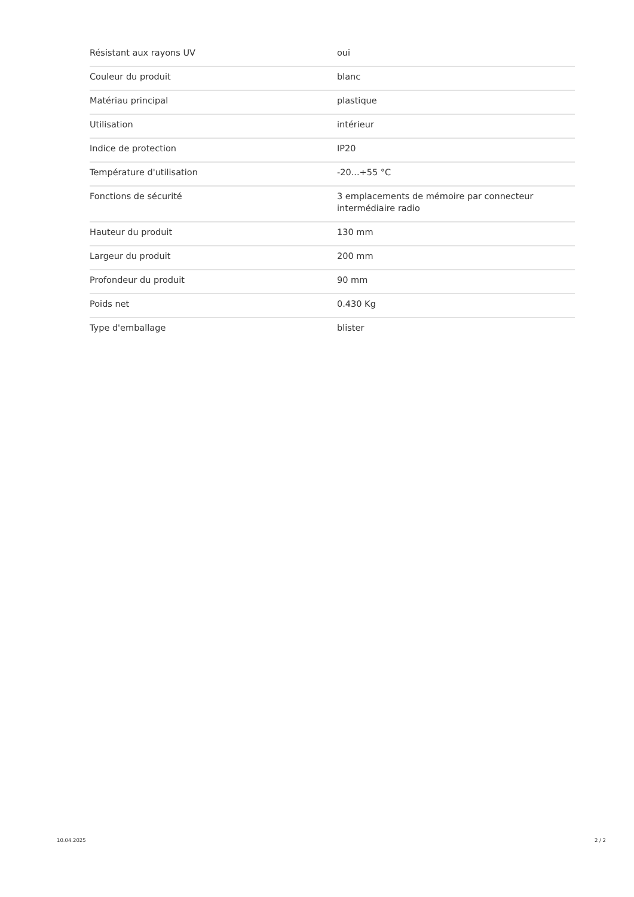| Résistant aux rayons UV | oui |
| Couleur du produit | blanc |
| Matériau principal | plastique |
| Utilisation | intérieur |
| Indice de protection | IP20 |
| Température d'utilisation | -20...+55 °C |
| Fonctions de sécurité | 3 emplacements de mémoire par connecteur intermédiaire radio |
| Hauteur du produit | 130 mm |
| Largeur du produit | 200 mm |
| Profondeur du produit | 90 mm |
| Poids net | 0.430 Kg |
| Type d'emballage | blister |
10.04.2025 2 / 2